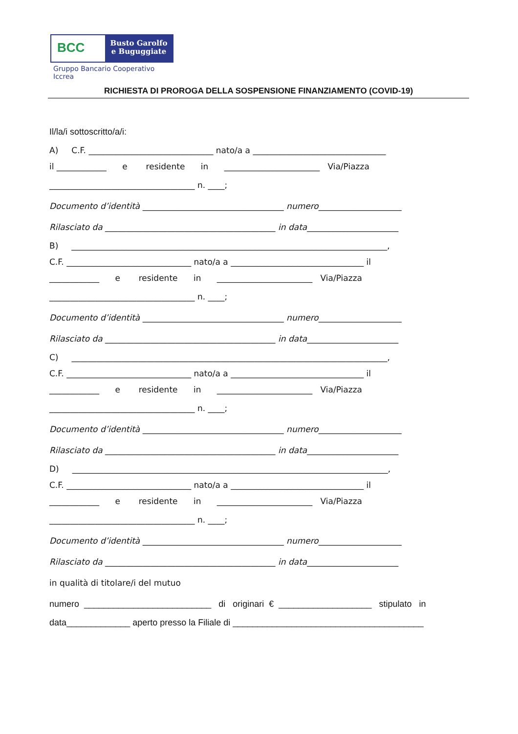BCC
Busto Garolfo
e Buguggiate
Gruppo Bancario Cooperativo Iccrea
RICHIESTA DI PROROGA DELLA SOSPENSIONE FINANZIAMENTO (COVID-19)
Il/la/i sottoscritto/a/i:
A) C.F. ______________________________ nato/a a ________________________________
il ____________ e residente in _______________________ Via/Piazza
___________________________________ n. ____;
Documento d’identità __________________________________ numero____________________
Rilasciato da _________________________________________ in data______________________
B) ____________________________________________________________________________,
C.F. ______________________________ nato/a a ________________________________ il
____________ e residente in _______________________ Via/Piazza
___________________________________ n. ____;
Documento d’identità __________________________________ numero____________________
Rilasciato da _________________________________________ in data______________________
C) ____________________________________________________________________________,
C.F. ______________________________ nato/a a ________________________________ il
____________ e residente in _______________________ Via/Piazza
___________________________________ n. ____;
Documento d’identità __________________________________ numero____________________
Rilasciato da _________________________________________ in data______________________
D) ____________________________________________________________________________,
C.F. ______________________________ nato/a a ________________________________ il
____________ e residente in _______________________ Via/Piazza
___________________________________ n. ____;
Documento d’identità __________________________________ numero____________________
Rilasciato da _________________________________________ in data______________________
in qualità di titolare/i del mutuo
numero __________________________ di originari € ___________________ stipulato in
data_____________ aperto presso la Filiale di _______________________________________